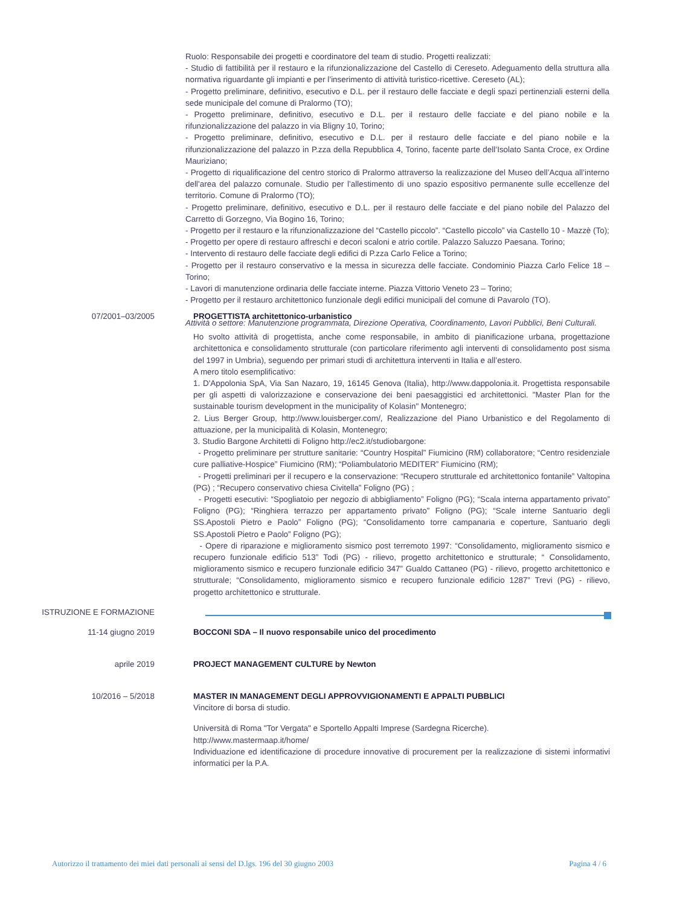Ruolo: Responsabile dei progetti e coordinatore del team di studio. Progetti realizzati:
- Studio di fattibilità per il restauro e la rifunzionalizzazione del Castello di Cereseto. Adeguamento della struttura alla normativa riguardante gli impianti e per l’inserimento di attività turistico-ricettive. Cereseto (AL);
- Progetto preliminare, definitivo, esecutivo e D.L. per il restauro delle facciate e degli spazi pertinenziali esterni della sede municipale del comune di Pralormo (TO);
- Progetto preliminare, definitivo, esecutivo e D.L. per il restauro delle facciate e del piano nobile e la rifunzionalizzazione del palazzo in via Bligny 10, Torino;
- Progetto preliminare, definitivo, esecutivo e D.L. per il restauro delle facciate e del piano nobile e la rifunzionalizzazione del palazzo in P.zza della Repubblica 4, Torino, facente parte dell’Isolato Santa Croce, ex Ordine Mauriziano;
- Progetto di riqualificazione del centro storico di Pralormo attraverso la realizzazione del Museo dell’Acqua all’interno dell’area del palazzo comunale. Studio per l’allestimento di uno spazio espositivo permanente sulle eccellenze del territorio. Comune di Pralormo (TO);
- Progetto preliminare, definitivo, esecutivo e D.L. per il restauro delle facciate e del piano nobile del Palazzo del Carretto di Gorzegno, Via Bogino 16, Torino;
- Progetto per il restauro e la rifunzionalizzazione del “Castello piccolo”. “Castello piccolo” via Castello 10 - Mazzè (To);
- Progetto per opere di restauro affreschi e decori scaloni e atrio cortile. Palazzo Saluzzo Paesana. Torino;
- Intervento di restauro delle facciate degli edifici di P.zza Carlo Felice a Torino;
- Progetto per il restauro conservativo e la messa in sicurezza delle facciate. Condominio Piazza Carlo Felice 18 – Torino;
- Lavori di manutenzione ordinaria delle facciate interne. Piazza Vittorio Veneto 23 – Torino;
- Progetto per il restauro architettonico funzionale degli edifici municipali del comune di Pavarolo (TO).
Attività o settore: Manutenzione programmata, Direzione Operativa, Coordinamento, Lavori Pubblici, Beni Culturali.
07/2001–03/2005 PROGETTISTA architettonico-urbanistico
Ho svolto attività di progettista, anche come responsabile, in ambito di pianificazione urbana, progettazione architettonica e consolidamento strutturale (con particolare riferimento agli interventi di consolidamento post sisma del 1997 in Umbria), seguendo per primari studi di architettura interventi in Italia e all’estero.
A mero titolo esemplificativo:
1. D'Appolonia SpA, Via San Nazaro, 19, 16145 Genova (Italia), http://www.dappolonia.it. Progettista responsabile per gli aspetti di valorizzazione e conservazione dei beni paesaggistici ed architettonici. "Master Plan for the sustainable tourism development in the municipality of Kolasin" Montenegro;
2. Lius Berger Group, http://www.louisberger.com/, Realizzazione del Piano Urbanistico e del Regolamento di attuazione, per la municipalità di Kolasin, Montenegro;
3. Studio Bargone Architetti di Foligno http://ec2.it/studiobargone:
- Progetto preliminare per strutture sanitarie: “Country Hospital” Fiumicino (RM) collaboratore; “Centro residenziale cure palliative-Hospice” Fiumicino (RM); “Poliambulatorio MEDITER” Fiumicino (RM);
- Progetti preliminari per il recupero e la conservazione: “Recupero strutturale ed architettonico fontanile” Valtopina (PG) ; “Recupero conservativo chiesa Civitella” Foligno (PG) ;
- Progetti esecutivi: “Spogliatoio per negozio di abbigliamento” Foligno (PG); “Scala interna appartamento privato” Foligno (PG); “Ringhiera terrazzo per appartamento privato” Foligno (PG); “Scale interne Santuario degli SS.Apostoli Pietro e Paolo” Foligno (PG); “Consolidamento torre campanaria e coperture, Santuario degli SS.Apostoli Pietro e Paolo” Foligno (PG);
- Opere di riparazione e miglioramento sismico post terremoto 1997: “Consolidamento, miglioramento sismico e recupero funzionale edificio 513” Todi (PG) - rilievo, progetto architettonico e strutturale; “ Consolidamento, miglioramento sismico e recupero funzionale edificio 347” Gualdo Cattaneo (PG) - rilievo, progetto architettonico e strutturale; “Consolidamento, miglioramento sismico e recupero funzionale edificio 1287” Trevi (PG) - rilievo, progetto architettonico e strutturale.
ISTRUZIONE E FORMAZIONE
11-14 giugno 2019 BOCCONI SDA – Il nuovo responsabile unico del procedimento
aprile 2019 PROJECT MANAGEMENT CULTURE by Newton
10/2016 – 5/2018 MASTER IN MANAGEMENT DEGLI APPROVVIGIONAMENTI E APPALTI PUBBLICI
Vincitore di borsa di studio.
Università di Roma "Tor Vergata" e Sportello Appalti Imprese (Sardegna Ricerche).
http://www.mastermaap.it/home/
Individuazione ed identificazione di procedure innovative di procurement per la realizzazione di sistemi informativi informatici per la P.A.
Autorizzo il trattamento dei miei dati personali ai sensi del D.lgs. 196 del 30 giugno 2003 Pagina 4 / 6